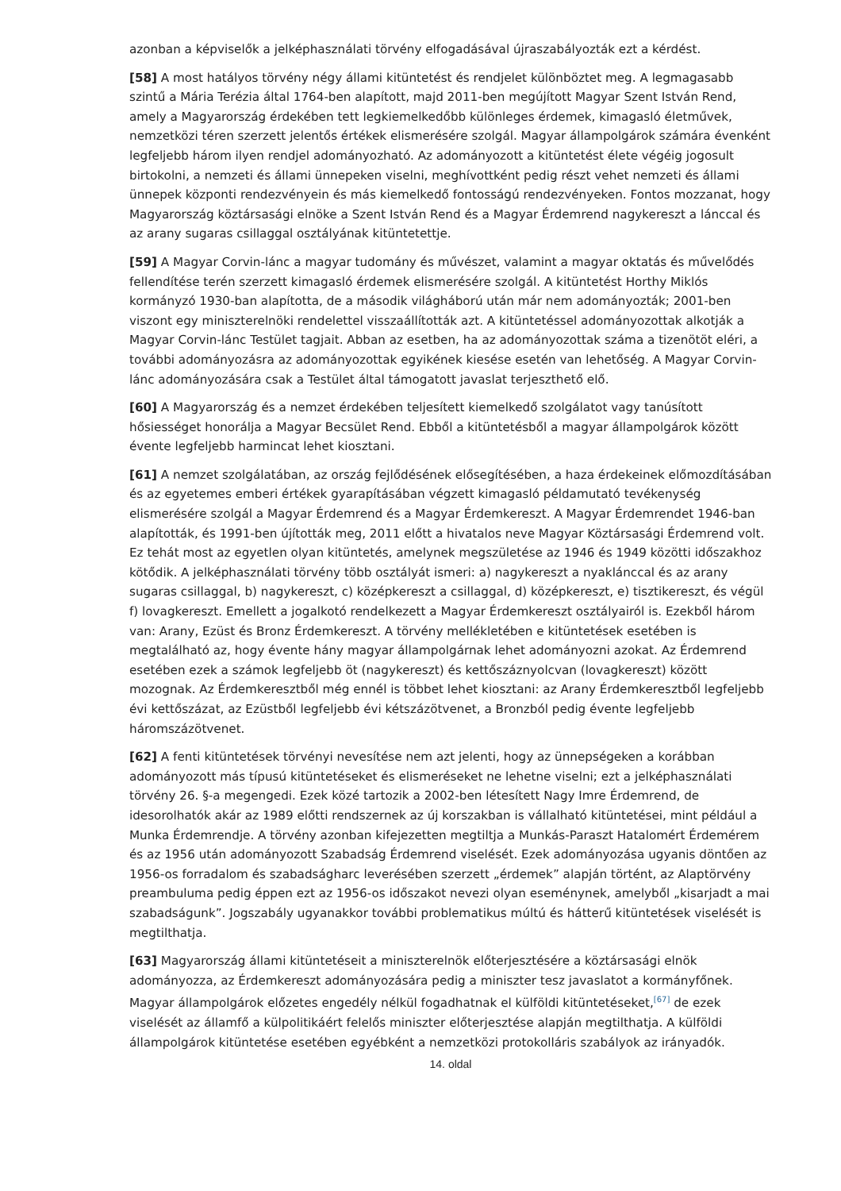azonban a képviselők a jelképhasználati törvény elfogadásával újraszabályozták ezt a kérdést.
[58] A most hatályos törvény négy állami kitüntetést és rendjelet különböztet meg. A legmagasabb szintű a Mária Terézia által 1764-ben alapított, majd 2011-ben megújított Magyar Szent István Rend, amely a Magyarország érdekében tett legkiemelkedőbb különleges érdemek, kimagasló életművek, nemzetközi téren szerzett jelentős értékek elismerésére szolgál. Magyar állampolgárok számára évenként legfeljebb három ilyen rendjel adományozható. Az adományozott a kitüntetést élete végéig jogosult birtokolni, a nemzeti és állami ünnepeken viselni, meghívottként pedig részt vehet nemzeti és állami ünnepek központi rendezvényein és más kiemelkedő fontosságú rendezvényeken. Fontos mozzanat, hogy Magyarország köztársasági elnöke a Szent István Rend és a Magyar Érdemrend nagykereszt a lánccal és az arany sugaras csillaggal osztályának kitüntetettje.
[59] A Magyar Corvin-lánc a magyar tudomány és művészet, valamint a magyar oktatás és művelődés fellendítése terén szerzett kimagasló érdemek elismerésére szolgál. A kitüntetést Horthy Miklós kormányzó 1930-ban alapította, de a második világháború után már nem adományozták; 2001-ben viszont egy miniszterelnöki rendelettel visszaállították azt. A kitüntetéssel adományozottak alkotják a Magyar Corvin-lánc Testület tagjait. Abban az esetben, ha az adományozottak száma a tizenötöt eléri, a további adományozásra az adományozottak egyikének kiesése esetén van lehetőség. A Magyar Corvin-lánc adományozására csak a Testület által támogatott javaslat terjeszthető elő.
[60] A Magyarország és a nemzet érdekében teljesített kiemelkedő szolgálatot vagy tanúsított hősiességet honorálja a Magyar Becsület Rend. Ebből a kitüntetésből a magyar állampolgárok között évente legfeljebb harmincat lehet kiosztani.
[61] A nemzet szolgálatában, az ország fejlődésének elősegítésében, a haza érdekeinek előmozdításában és az egyetemes emberi értékek gyarapításában végzett kimagasló példamutató tevékenység elismerésére szolgál a Magyar Érdemrend és a Magyar Érdemkereszt. A Magyar Érdemrendet 1946-ban alapították, és 1991-ben újították meg, 2011 előtt a hivatalos neve Magyar Köztársasági Érdemrend volt. Ez tehát most az egyetlen olyan kitüntetés, amelynek megszületése az 1946 és 1949 közötti időszakhoz kötődik. A jelképhasználati törvény több osztályát ismeri: a) nagykereszt a nyaklánccal és az arany sugaras csillaggal, b) nagykereszt, c) középkereszt a csillaggal, d) középkereszt, e) tisztikereszt, és végül f) lovagkereszt. Emellett a jogalkotó rendelkezett a Magyar Érdemkereszt osztályairól is. Ezekből három van: Arany, Ezüst és Bronz Érdemkereszt. A törvény mellékletében e kitüntetések esetében is megtalálható az, hogy évente hány magyar állampolgárnak lehet adományozni azokat. Az Érdemrend esetében ezek a számok legfeljebb öt (nagykereszt) és kettőszáznyolcvan (lovagkereszt) között mozognak. Az Érdemkeresztből még ennél is többet lehet kiosztani: az Arany Érdemkeresztből legfeljebb évi kettőszázat, az Ezüstből legfeljebb évi kétszázötvenet, a Bronzból pedig évente legfeljebb háromszázötvenet.
[62] A fenti kitüntetések törvényi nevesítése nem azt jelenti, hogy az ünnepségeken a korábban adományozott más típusú kitüntetéseket és elismeréseket ne lehetne viselni; ezt a jelképhasználati törvény 26. §-a megengedi. Ezek közé tartozik a 2002-ben létesített Nagy Imre Érdemrend, de idesorolhatók akár az 1989 előtti rendszernek az új korszakban is vállalható kitüntetései, mint például a Munka Érdemrendje. A törvény azonban kifejezetten megtiltja a Munkás-Paraszt Hatalomért Érdemérem és az 1956 után adományozott Szabadság Érdemrend viselését. Ezek adományozása ugyanis döntően az 1956-os forradalom és szabadságharc leverésében szerzett „érdemek” alapján történt, az Alaptörvény preambuluma pedig éppen ezt az 1956-os időszakot nevezi olyan eseménynek, amelyből „kisarjadt a mai szabadságunk”. Jogszabály ugyanakkor további problematikus múltú és hátterű kitüntetések viselését is megtilthatja.
[63] Magyarország állami kitüntetéseit a miniszterelnök előterjesztésére a köztársasági elnök adományozza, az Érdemkereszt adományozására pedig a miniszter tesz javaslatot a kormányfőnek. Magyar állampolgárok előzetes engedély nélkül fogadhatnak el külföldi kitüntetéseket,<sup>[67]</sup> de ezek viselését az államfő a külpolitikáért felelős miniszter előterjesztése alapján megtilthatja. A külföldi állampolgárok kitüntetése esetében egyébként a nemzetközi protokolláris szabályok az irányadók.
14. oldal